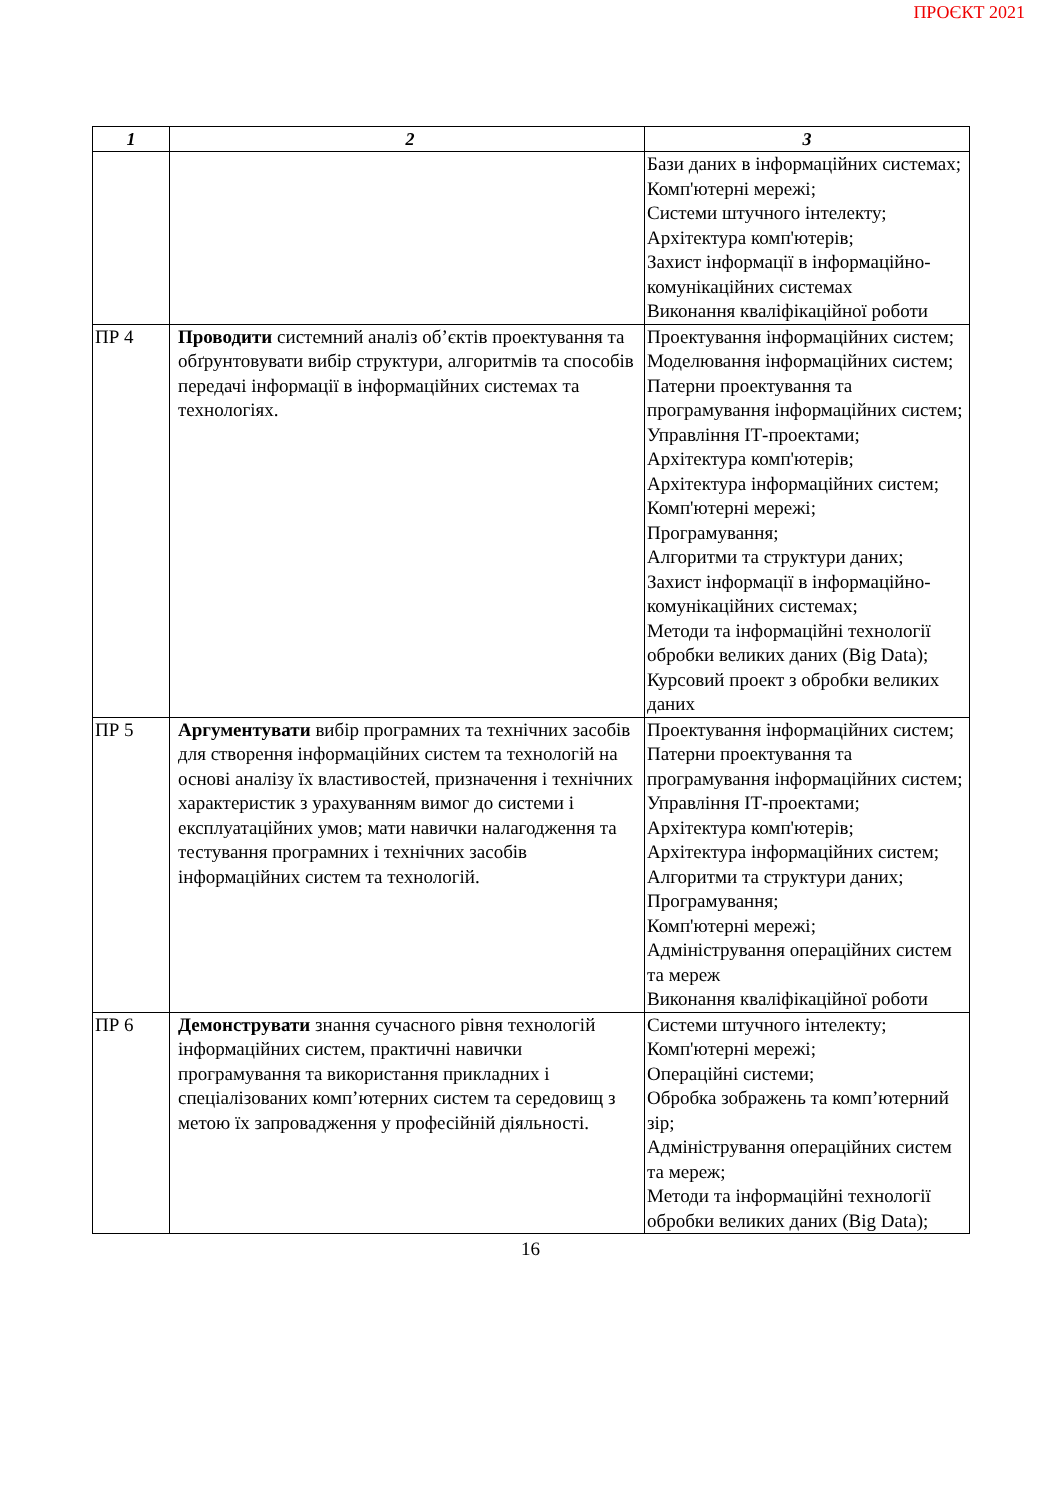ПРОЄКТ 2021
| 1 | 2 | 3 |
| --- | --- | --- |
| | | Бази даних в інформаційних системах; Комп'ютерні мережі; Системи штучного інтелекту; Архітектура комп'ютерів; Захист інформації в інформаційно-комунікаційних системах Виконання кваліфікаційної роботи |
| ПР 4 | Проводити системний аналіз об’єктів проектування та обґрунтовувати вибір структури, алгоритмів та способів передачі інформації в інформаційних системах та технологіях. | Проектування інформаційних систем; Моделювання інформаційних систем; Патерни проектування та програмування інформаційних систем; Управління ІТ-проектами; Архітектура комп'ютерів; Архітектура інформаційних систем; Комп'ютерні мережі; Програмування; Алгоритми та структури даних; Захист інформації в інформаційно-комунікаційних системах; Методи та інформаційні технології обробки великих даних (Big Data); Курсовий проект з обробки великих даних |
| ПР 5 | Аргументувати вибір програмних та технічних засобів для створення інформаційних систем та технологій на основі аналізу їх властивостей, призначення і технічних характеристик з урахуванням вимог до системи і експлуатаційних умов; мати навички налагодження та тестування програмних і технічних засобів інформаційних систем та технологій. | Проектування інформаційних систем; Патерни проектування та програмування інформаційних систем; Управління ІТ-проектами; Архітектура комп'ютерів; Архітектура інформаційних систем; Алгоритми та структури даних; Програмування; Комп'ютерні мережі; Адміністрування операційних систем та мереж Виконання кваліфікаційної роботи |
| ПР 6 | Демонструвати знання сучасного рівня технологій інформаційних систем, практичні навички програмування та використання прикладних і спеціалізованих комп’ютерних систем та середовищ з метою їх запровадження у професійній діяльності. | Системи штучного інтелекту; Комп'ютерні мережі; Операційні системи; Обробка зображень та комп’ютерний зір; Адміністрування операційних систем та мереж; Методи та інформаційні технології обробки великих даних (Big Data); |
16